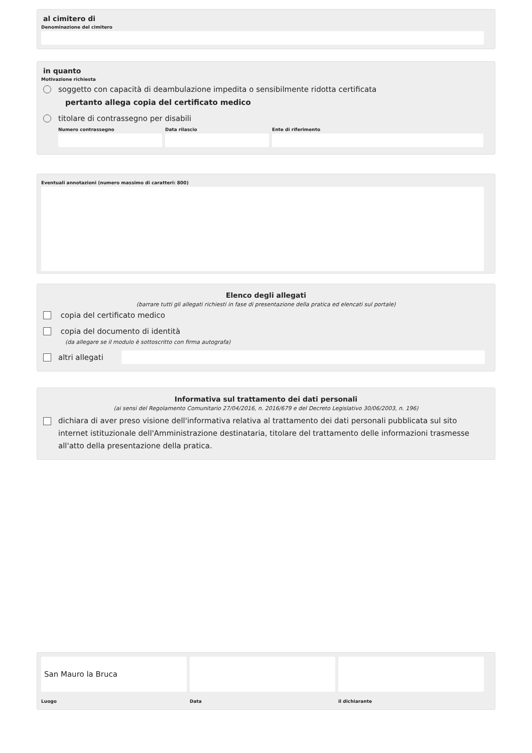al cimitero di
Denominazione del cimitero
in quanto
Motivazione richiesta
soggetto con capacità di deambulazione impedita o sensibilmente ridotta certificata
pertanto allega copia del certificato medico
titolare di contrassegno per disabili
Numero contrassegno Data rilascio Ente di riferimento
Eventuali annotazioni (numero massimo di caratteri: 800)
Elenco degli allegati
(barrare tutti gli allegati richiesti in fase di presentazione della pratica ed elencati sul portale)
copia del certificato medico
copia del documento di identità
(da allegare se il modulo è sottoscritto con firma autografa)
altri allegati
Informativa sul trattamento dei dati personali
(ai sensi del Regolamento Comunitario 27/04/2016, n. 2016/679 e del Decreto Legislativo 30/06/2003, n. 196)
dichiara di aver preso visione dell'informativa relativa al trattamento dei dati personali pubblicata sul sito internet istituzionale dell'Amministrazione destinataria, titolare del trattamento delle informazioni trasmesse all'atto della presentazione della pratica.
San Mauro la Bruca
Luogo
Data il dichiarante